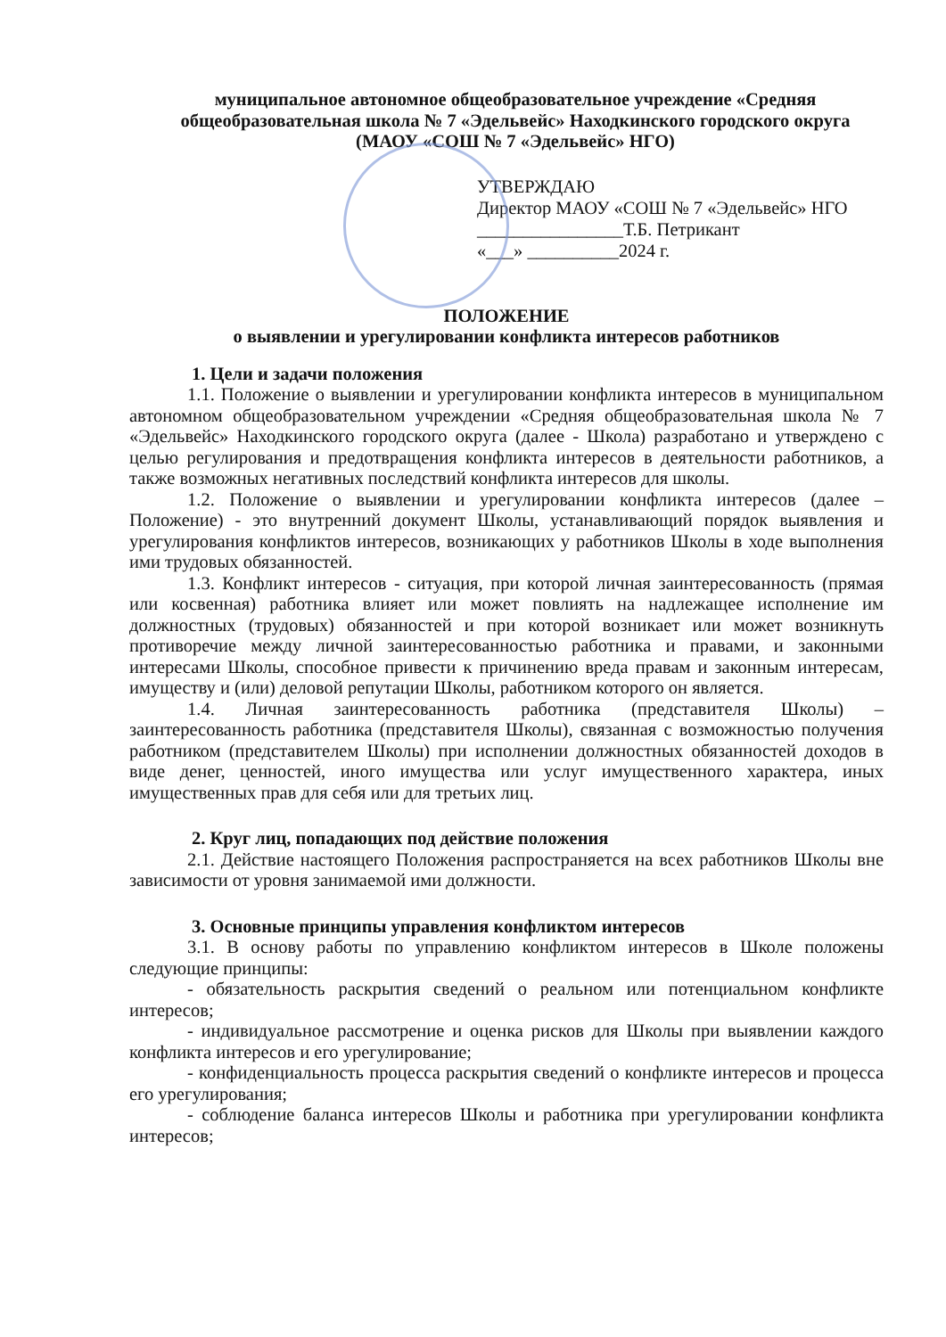муниципальное автономное общеобразовательное учреждение «Средняя
общеобразовательная школа № 7 «Эдельвейс» Находкинского городского округа
(МАОУ «СОШ № 7 «Эдельвейс» НГО)
УТВЕРЖДАЮ
Директор МАОУ «СОШ № 7 «Эдельвейс» НГО
________________Т.Б. Петрикант
«___» __________2024 г.
ПОЛОЖЕНИЕ
о выявлении и урегулировании конфликта интересов работников
1. Цели и задачи положения
1.1. Положение о выявлении и урегулировании конфликта интересов в муниципальном автономном общеобразовательном учреждении «Средняя общеобразовательная школа № 7 «Эдельвейс» Находкинского городского округа (далее - Школа) разработано и утверждено с целью регулирования и предотвращения конфликта интересов в деятельности работников, а также возможных негативных последствий конфликта интересов для школы.
1.2. Положение о выявлении и урегулировании конфликта интересов (далее – Положение) - это внутренний документ Школы, устанавливающий порядок выявления и урегулирования конфликтов интересов, возникающих у работников Школы в ходе выполнения ими трудовых обязанностей.
1.3. Конфликт интересов - ситуация, при которой личная заинтересованность (прямая или косвенная) работника влияет или может повлиять на надлежащее исполнение им должностных (трудовых) обязанностей и при которой возникает или может возникнуть противоречие между личной заинтересованностью работника и правами, и законными интересами Школы, способное привести к причинению вреда правам и законным интересам, имуществу и (или) деловой репутации Школы, работником которого он является.
1.4. Личная заинтересованность работника (представителя Школы) – заинтересованность работника (представителя Школы), связанная с возможностью получения работником (представителем Школы) при исполнении должностных обязанностей доходов в виде денег, ценностей, иного имущества или услуг имущественного характера, иных имущественных прав для себя или для третьих лиц.
2. Круг лиц, попадающих под действие положения
2.1. Действие настоящего Положения распространяется на всех работников Школы вне зависимости от уровня занимаемой ими должности.
3. Основные принципы управления конфликтом интересов
3.1. В основу работы по управлению конфликтом интересов в Школе положены следующие принципы:
- обязательность раскрытия сведений о реальном или потенциальном конфликте интересов;
- индивидуальное рассмотрение и оценка рисков для Школы при выявлении каждого конфликта интересов и его урегулирование;
- конфиденциальность процесса раскрытия сведений о конфликте интересов и процесса его урегулирования;
- соблюдение баланса интересов Школы и работника при урегулировании конфликта интересов;